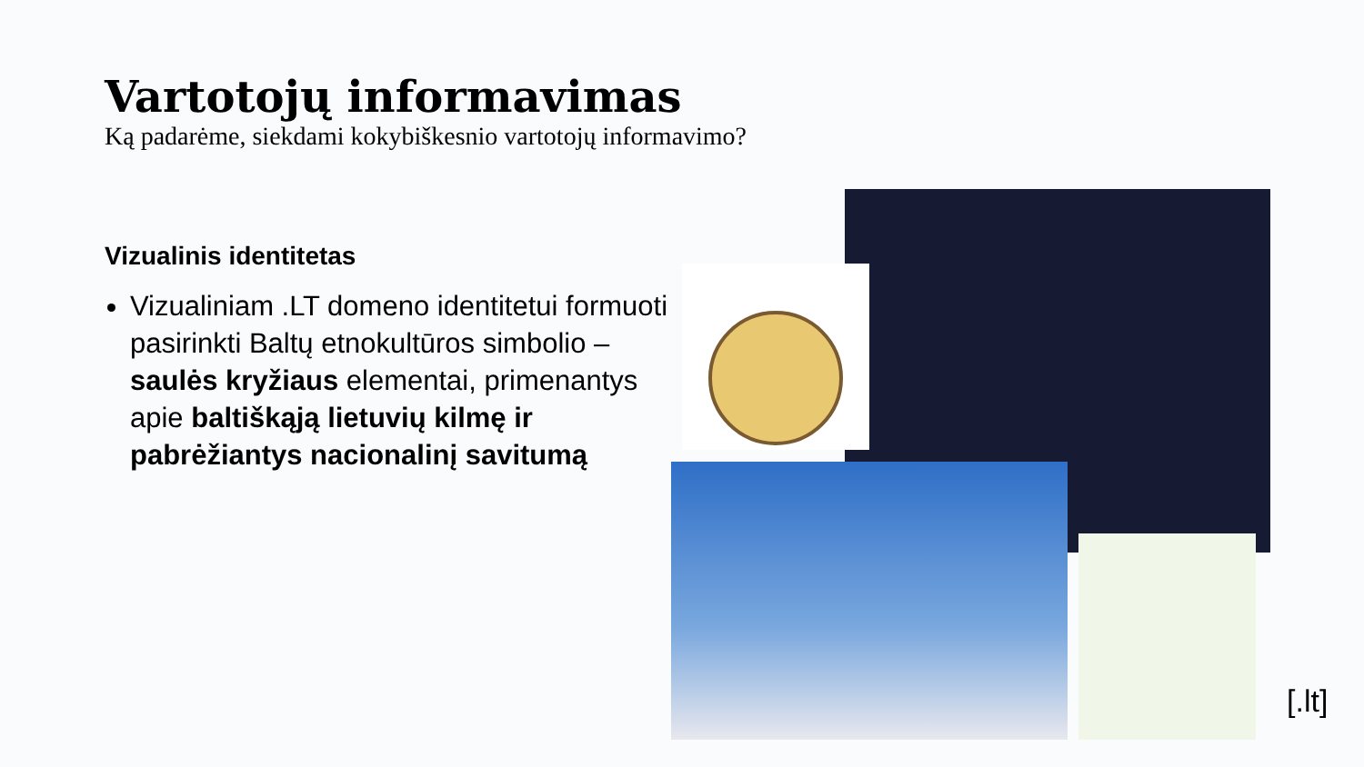Vartotojų informavimas
Ką padarėme, siekdami kokybiškesnio vartotojų informavimo?
Vizualinis identitetas
Vizualiniam .LT domeno identitetui formuoti pasirinkti Baltų etnokultūros simbolio – saulės kryžiaus elementai, primenantys apie baltiškąją lietuvių kilmę ir pabrėžiantys nacionalinį savitumą
[.lt]